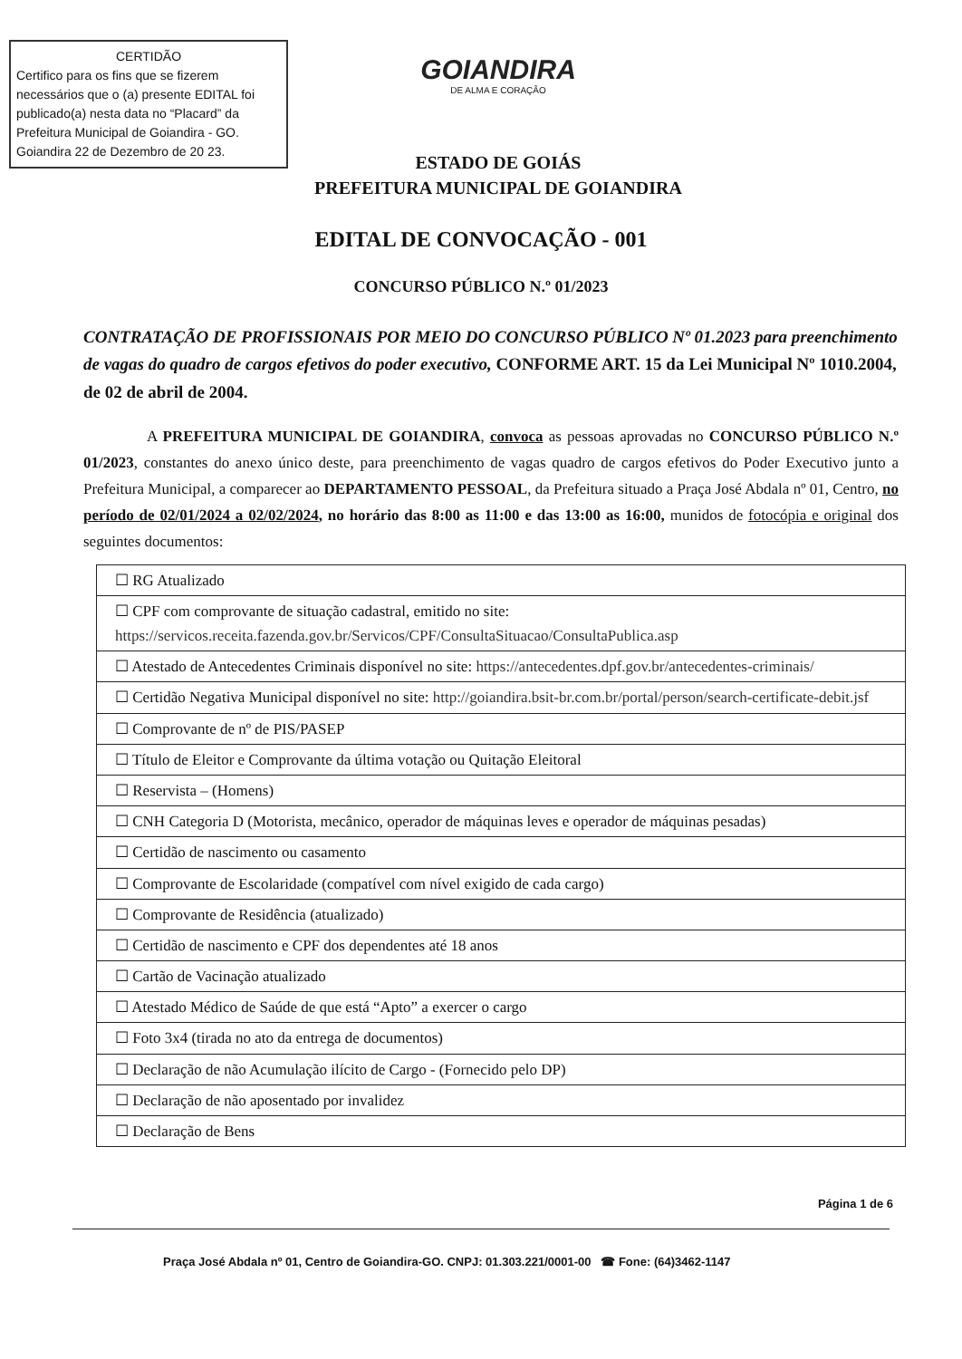CERTIDÃO
Certifico para os fins que se fizerem necessários que o (a) presente EDITAL foi publicado(a) nesta data no “Placard” da Prefeitura Municipal de Goiandira - GO.
Goiandira 22 de Dezembro de 20 23.
GOIANDIRA
DE ALMA E CORAÇÃO
ESTADO DE GOIÁS
PREFEITURA MUNICIPAL DE GOIANDIRA
EDITAL DE CONVOCAÇÃO - 001
CONCURSO PÚBLICO N.º 01/2023
CONTRATAÇÃO DE PROFISSIONAIS POR MEIO DO CONCURSO PÚBLICO Nº 01.2023 para preenchimento de vagas do quadro de cargos efetivos do poder executivo, CONFORME ART. 15 da Lei Municipal Nº 1010.2004, de 02 de abril de 2004.
A PREFEITURA MUNICIPAL DE GOIANDIRA, convoca as pessoas aprovadas no CONCURSO PÚBLICO N.º 01/2023, constantes do anexo único deste, para preenchimento de vagas quadro de cargos efetivos do Poder Executivo junto a Prefeitura Municipal, a comparecer ao DEPARTAMENTO PESSOAL, da Prefeitura situado a Praça José Abdala nº 01, Centro, no período de 02/01/2024 a 02/02/2024, no horário das 8:00 as 11:00 e das 13:00 as 16:00, munidos de fotocópia e original dos seguintes documentos:
| ☐ RG Atualizado |
| ☐ CPF com comprovante de situação cadastral, emitido no site: https://servicos.receita.fazenda.gov.br/Servicos/CPF/ConsultaSituacao/ConsultaPublica.asp |
| ☐ Atestado de Antecedentes Criminais disponível no site: https://antecedentes.dpf.gov.br/antecedentes-criminais/ |
| ☐ Certidão Negativa Municipal disponível no site: http://goiandira.bsit-br.com.br/portal/person/search-certificate-debit.jsf |
| ☐ Comprovante de nº de PIS/PASEP |
| ☐ Título de Eleitor e Comprovante da última votação ou Quitação Eleitoral |
| ☐ Reservista – (Homens) |
| ☐ CNH Categoria D (Motorista, mecânico, operador de máquinas leves e operador de máquinas pesadas) |
| ☐ Certidão de nascimento ou casamento |
| ☐ Comprovante de Escolaridade (compatível com nível exigido de cada cargo) |
| ☐ Comprovante de Residência (atualizado) |
| ☐ Certidão de nascimento e CPF dos dependentes até 18 anos |
| ☐ Cartão de Vacinação atualizado |
| ☐ Atestado Médico de Saúde de que está “Apto” a exercer o cargo |
| ☐ Foto 3x4 (tirada no ato da entrega de documentos) |
| ☐ Declaração de não Acumulação ilícito de Cargo - (Fornecido pelo DP) |
| ☐ Declaração de não aposentado por invalidez |
| ☐ Declaração de Bens |
Página 1 de 6
Praça José Abdala nº 01, Centro de Goiandira-GO. CNPJ: 01.303.221/0001-00 ☎ Fone: (64)3462-1147